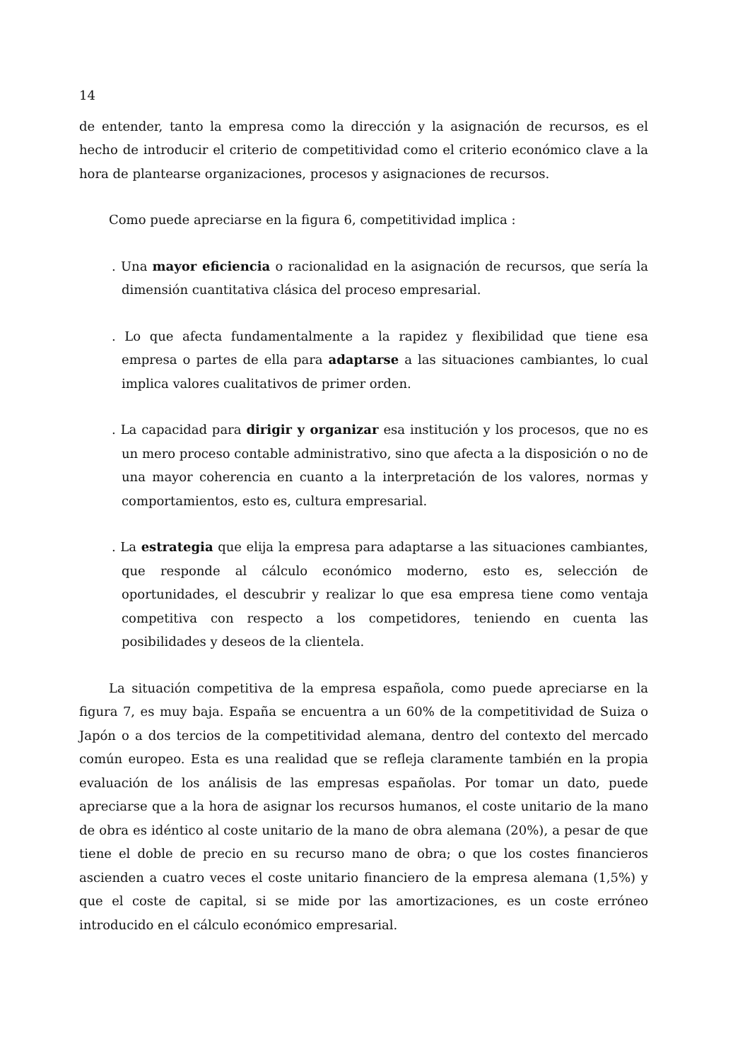14
de entender, tanto la empresa como la dirección y la asignación de recursos, es el hecho de introducir el criterio de competitividad como el criterio económico clave a la hora de plantearse organizaciones, procesos y asignaciones de recursos.
Como puede apreciarse en la figura 6, competitividad implica :
. Una mayor eficiencia o racionalidad en la asignación de recursos, que sería la dimensión cuantitativa clásica del proceso empresarial.
. Lo que afecta fundamentalmente a la rapidez y flexibilidad que tiene esa empresa o partes de ella para adaptarse a las situaciones cambiantes, lo cual implica valores cualitativos de primer orden.
. La capacidad para dirigir y organizar esa institución y los procesos, que no es un mero proceso contable administrativo, sino que afecta a la disposición o no de una mayor coherencia en cuanto a la interpretación de los valores, normas y comportamientos, esto es, cultura empresarial.
. La estrategia que elija la empresa para adaptarse a las situaciones cambiantes, que responde al cálculo económico moderno, esto es, selección de oportunidades, el descubrir y realizar lo que esa empresa tiene como ventaja competitiva con respecto a los competidores, teniendo en cuenta las posibilidades y deseos de la clientela.
La situación competitiva de la empresa española, como puede apreciarse en la figura 7, es muy baja. España se encuentra a un 60% de la competitividad de Suiza o Japón o a dos tercios de la competitividad alemana, dentro del contexto del mercado común europeo. Esta es una realidad que se refleja claramente también en la propia evaluación de los análisis de las empresas españolas. Por tomar un dato, puede apreciarse que a la hora de asignar los recursos humanos, el coste unitario de la mano de obra es idéntico al coste unitario de la mano de obra alemana (20%), a pesar de que tiene el doble de precio en su recurso mano de obra; o que los costes financieros ascienden a cuatro veces el coste unitario financiero de la empresa alemana (1,5%) y que el coste de capital, si se mide por las amortizaciones, es un coste erróneo introducido en el cálculo económico empresarial.